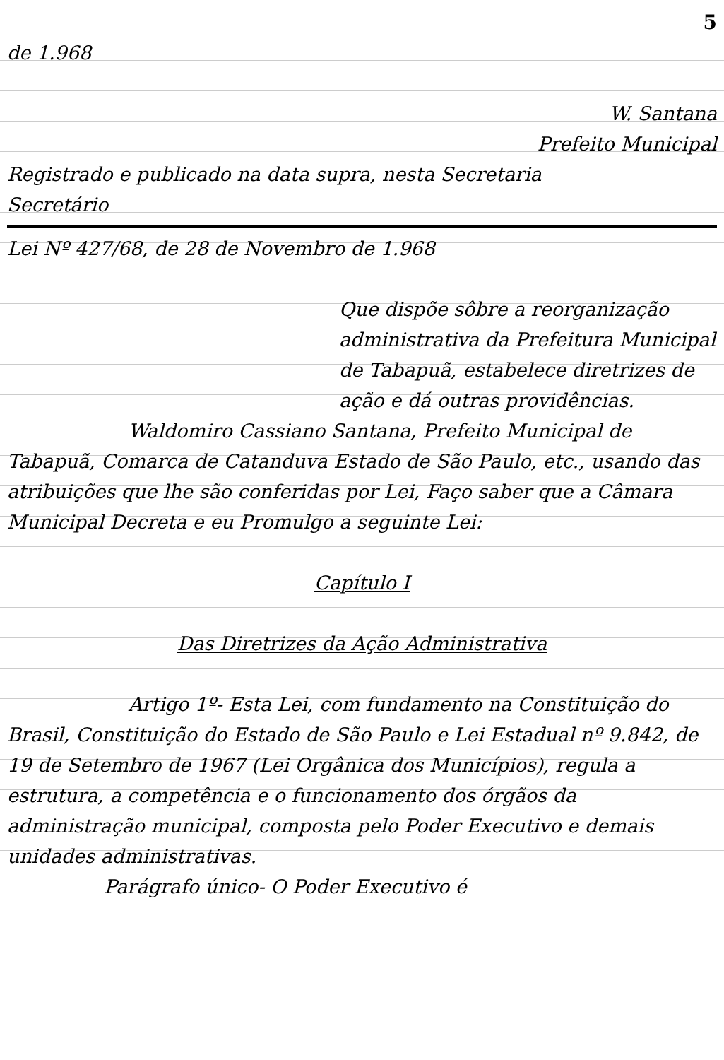5
de 1.968
W. Santana
Prefeito Municipal
Registrado e publicado na data supra, nesta Secretaria
Secretário
Lei Nº 427/68, de 28 de Novembro de 1.968
Que dispõe sôbre a reorganização administrativa da Prefeitura Municipal de Tabapuã, estabelece diretrizes de ação e dá outras providências.
Waldomiro Cassiano Santana, Prefeito Municipal de Tabapuã, Comarca de Catanduva Estado de São Paulo, etc., usando das atribuições que lhe são conferidas por Lei, Faço saber que a Câmara Municipal Decreta e eu Promulgo a seguinte Lei:
Capítulo I
Das Diretrizes da Ação Administrativa
Artigo 1º- Esta Lei, com fundamento na Constituição do Brasil, Constituição do Estado de São Paulo e Lei Estadual nº 9.842, de 19 de Setembro de 1967 (Lei Orgânica dos Municípios), regula a estrutura, a competência e o funcionamento dos órgãos da administração municipal, composta pelo Poder Executivo e demais unidades administrativas.
Parágrafo único- O Poder Executivo é